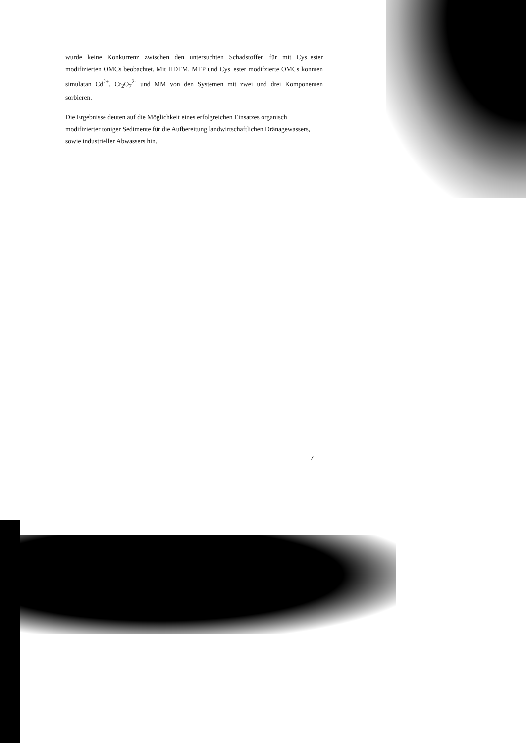wurde keine Konkurrenz zwischen den untersuchten Schadstoffen für mit Cys_ester modifizierten OMCs beobachtet. Mit HDTM, MTP und Cys_ester modifzierte OMCs konnten simulatan Cd<sup>2+</sup>, Cr<sub>2</sub>O<sub>7</sub><sup>2-</sup> und MM von den Systemen mit zwei und drei Komponenten sorbieren.
Die Ergebnisse deuten auf die Möglichkeit eines erfolgreichen Einsatzes organisch modifizierter toniger Sedimente für die Aufbereitung landwirtschaftlichen Dränagewassers, sowie industrieller Abwassers hin.
7